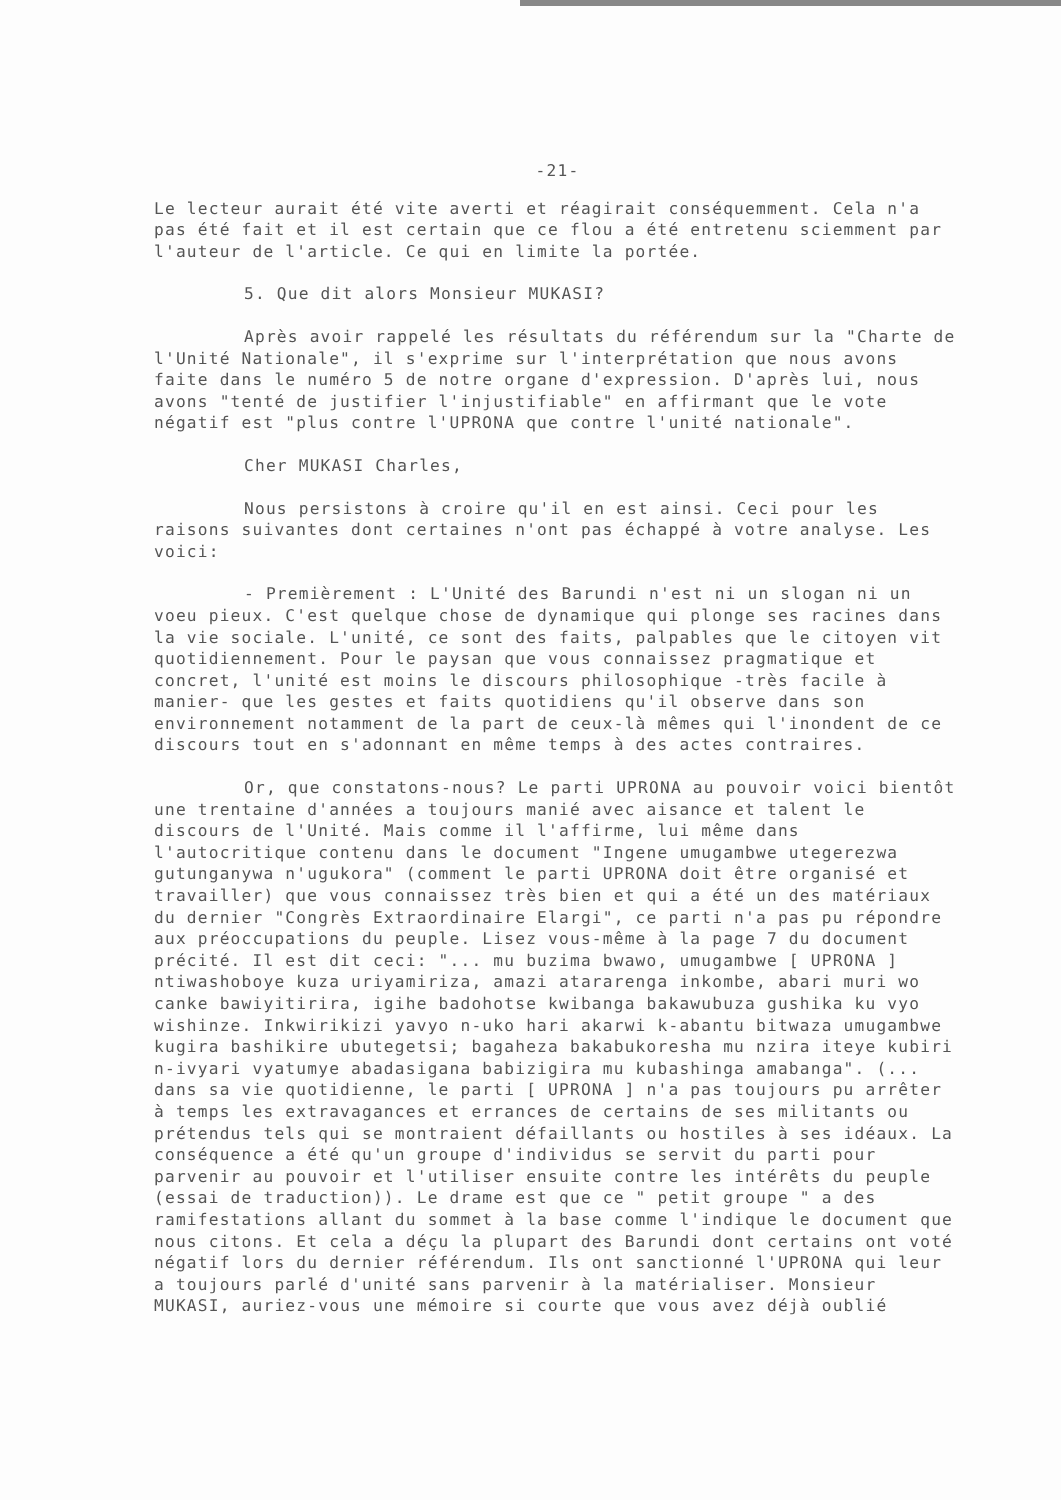-21-
Le lecteur aurait été vite averti et réagirait conséquemment. Cela n'a pas été fait et il est certain que ce flou a été entretenu sciemment par l'auteur de l'article. Ce qui en limite la portée.
5. Que dit alors Monsieur MUKASI?
Après avoir rappelé les résultats du référendum sur la "Charte de l'Unité Nationale", il s'exprime sur l'interprétation que nous avons faite dans le numéro 5 de notre organe d'expression. D'après lui, nous avons "tenté de justifier l'injustifiable" en affirmant que le vote négatif est "plus contre l'UPRONA que contre l'unité nationale".
Cher MUKASI Charles,
Nous persistons à croire qu'il en est ainsi. Ceci pour les raisons suivantes dont certaines n'ont pas échappé à votre analyse. Les voici:
- Premièrement : L'Unité des Barundi n'est ni un slogan ni un voeu pieux. C'est quelque chose de dynamique qui plonge ses racines dans la vie sociale. L'unité, ce sont des faits, palpables que le citoyen vit quotidiennement. Pour le paysan que vous connaissez pragmatique et concret, l'unité est moins le discours philosophique -très facile à manier- que les gestes et faits quotidiens qu'il observe dans son environnement notamment de la part de ceux-là mêmes qui l'inondent de ce discours tout en s'adonnant en même temps à des actes contraires.
Or, que constatons-nous? Le parti UPRONA au pouvoir voici bientôt une trentaine d'années a toujours manié avec aisance et talent le discours de l'Unité. Mais comme il l'affirme, lui même dans l'autocritique contenu dans le document "Ingene umugambwe utegerezwa gutunganywa n'ugukora" (comment le parti UPRONA doit être organisé et travailler) que vous connaissez très bien et qui a été un des matériaux du dernier "Congrès Extraordinaire Elargi", ce parti n'a pas pu répondre aux préoccupations du peuple. Lisez vous-même à la page 7 du document précité. Il est dit ceci: "... mu buzima bwawo, umugambwe [ UPRONA ] ntiwashoboye kuza uriyamiriza, amazi atararenga inkombe, abari muri wo canke bawiyitirira, igihe badohotse kwibanga bakawubuza gushika ku vyo wishinze. Inkwirikizi yavyo n-uko hari akarwi k-abantu bitwaza umugambwe kugira bashikire ubutegetsi; bagaheza bakabukoresha mu nzira iteye kubiri n-ivyari vyatumye abadasigana babizigira mu kubashinga amabanga". (... dans sa vie quotidienne, le parti [ UPRONA ] n'a pas toujours pu arrêter à temps les extravagances et errances de certains de ses militants ou prétendus tels qui se montraient défaillants ou hostiles à ses idéaux. La conséquence a été qu'un groupe d'individus se servit du parti pour parvenir au pouvoir et l'utiliser ensuite contre les intérêts du peuple (essai de traduction)). Le drame est que ce " petit groupe " a des ramifestations allant du sommet à la base comme l'indique le document que nous citons. Et cela a déçu la plupart des Barundi dont certains ont voté négatif lors du dernier référendum. Ils ont sanctionné l'UPRONA qui leur a toujours parlé d'unité sans parvenir à la matérialiser. Monsieur MUKASI, auriez-vous une mémoire si courte que vous avez déjà oublié